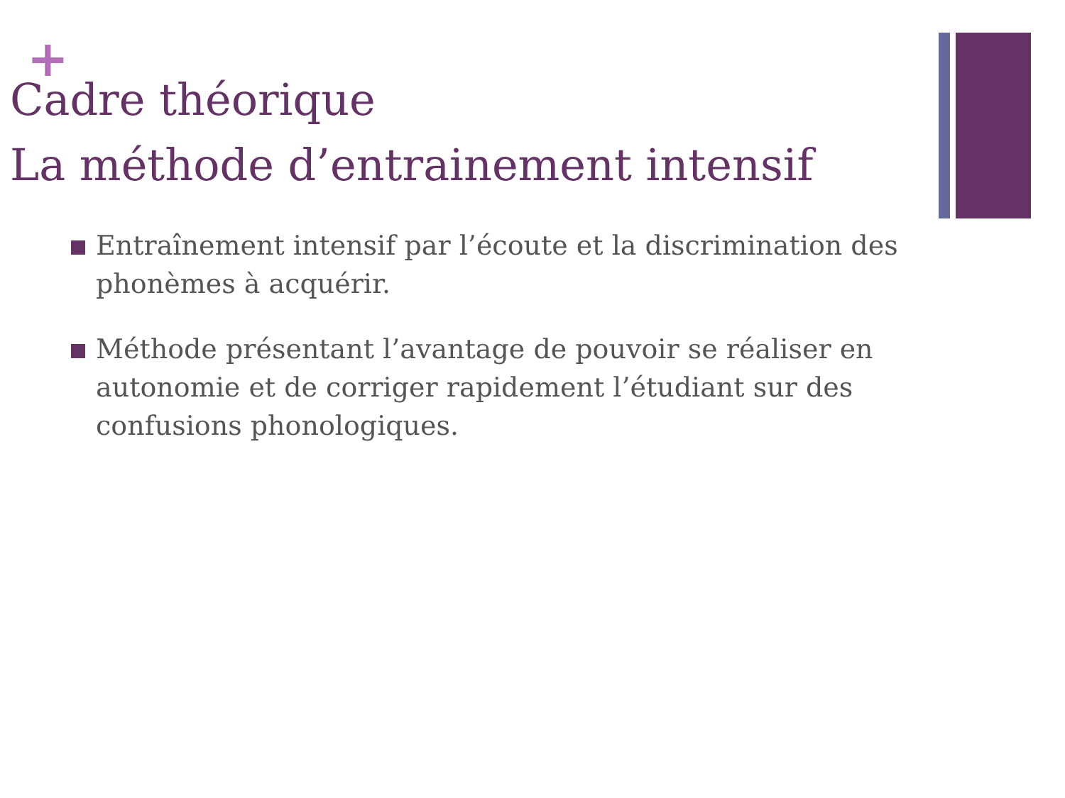+
Cadre théorique
La méthode d’entrainement intensif
Entraînement intensif par l’écoute et la discrimination des phonèmes à acquérir.
Méthode présentant l’avantage de pouvoir se réaliser en autonomie et de corriger rapidement l’étudiant sur des confusions phonologiques.